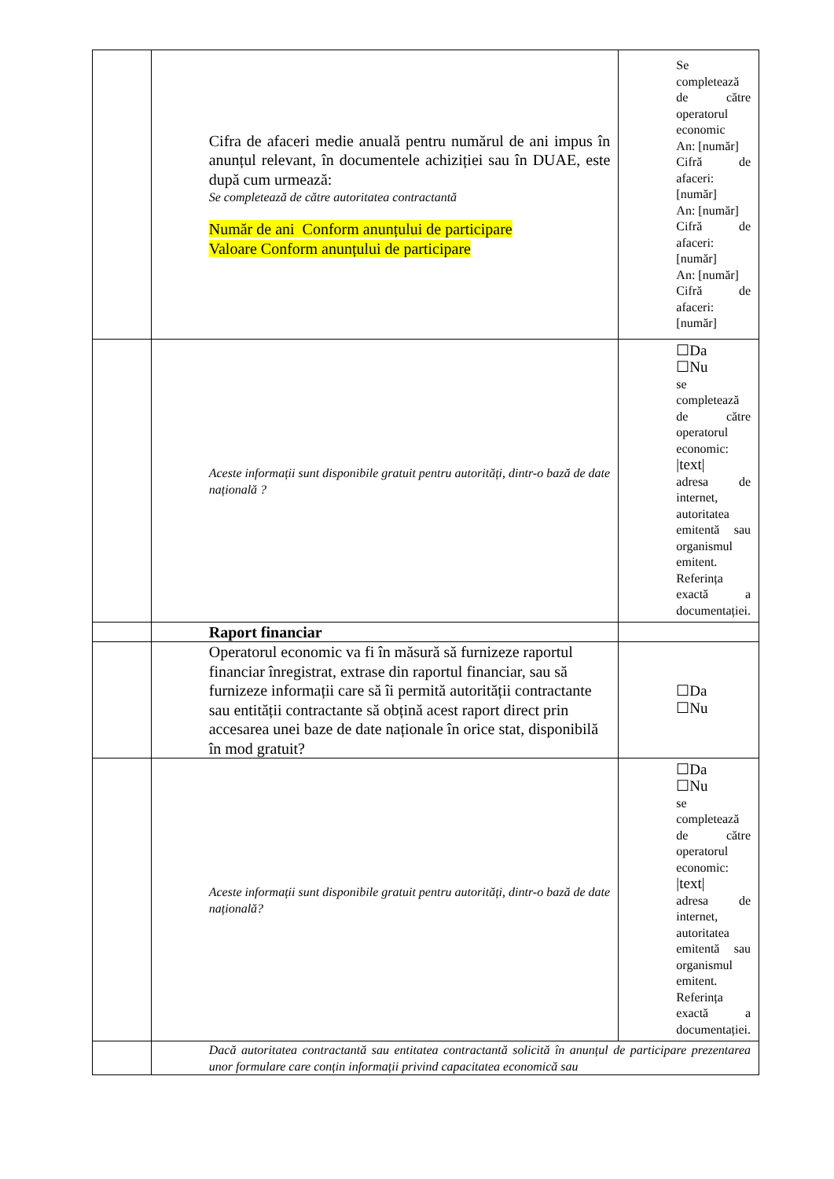| | Cifra de afaceri medie anuală pentru numărul de ani impus în anunțul relevant, în documentele achiziției sau în DUAE, este după cum urmează: Se completează de către autoritatea contractantă Număr de ani Conform anunțului de participare Valoare Conform anunțului de participare | Se completează de către operatorul economic An: [număr] Cifră de afaceri: [număr] An: [număr] Cifră de afaceri: [număr] An: [număr] Cifră de afaceri: [număr] |
| | Aceste informații sunt disponibile gratuit pentru autorități, dintr-o bază de date națională ? | ☐Da ☐Nu se completează de către operatorul economic: /text/ adresa de internet, autoritatea emitentă sau organismul emitent. Referința exactă a documentației. |
| | Raport financiar | |
| | Operatorul economic va fi în măsură să furnizeze raportul financiar înregistrat, extrase din raportul financiar, sau să furnizeze informații care să îi permită autorității contractante sau entității contractante să obțină acest raport direct prin accesarea unei baze de date naționale în orice stat, disponibilă în mod gratuit? | ☐Da ☐Nu |
| | Aceste informații sunt disponibile gratuit pentru autorități, dintr-o bază de date națională? | ☐Da ☐Nu se completează de către operatorul economic: /text/ adresa de internet, autoritatea emitentă sau organismul emitent. Referința exactă a documentației. |
| | Dacă autoritatea contractantă sau entitatea contractantă solicită în anunțul de participare prezentarea unor formulare care conțin informații privind capacitatea economică sau | |